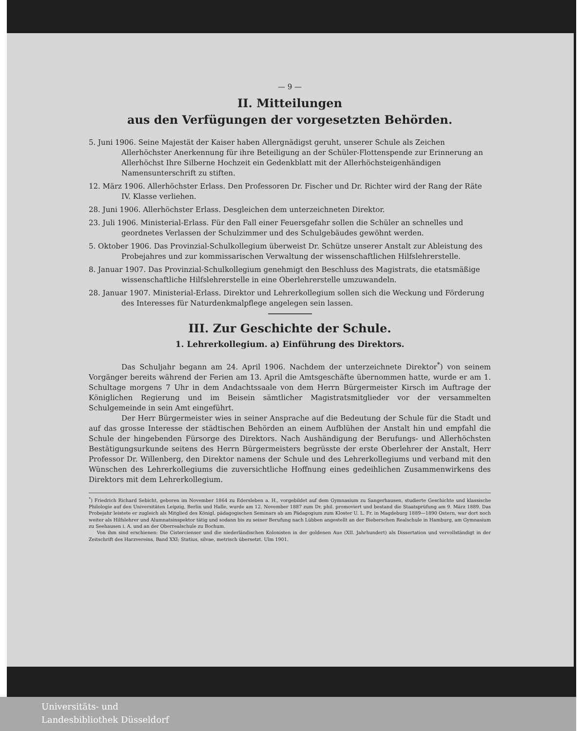— 9 —
II. Mitteilungen
aus den Verfügungen der vorgesetzten Behörden.
5. Juni 1906. Seine Majestät der Kaiser haben Allergnädigst geruht, unserer Schule als Zeichen Allerhöchster Anerkennung für ihre Beteiligung an der Schüler-Flottenspende zur Erinnerung an Allerhöchst Ihre Silberne Hochzeit ein Gedenkblatt mit der Allerhöchsteigenhändigen Namensunterschrift zu stiften.
12. März 1906. Allerhöchster Erlass. Den Professoren Dr. Fischer und Dr. Richter wird der Rang der Räte IV. Klasse verliehen.
28. Juni 1906. Allerhöchster Erlass. Desgleichen dem unterzeichneten Direktor.
23. Juli 1906. Ministerial-Erlass. Für den Fall einer Feuersgefahr sollen die Schüler an schnelles und geordnetes Verlassen der Schulzimmer und des Schulgebäudes gewöhnt werden.
5. Oktober 1906. Das Provinzial-Schulkollegium überweist Dr. Schütze unserer Anstalt zur Ableistung des Probejahres und zur kommissarischen Verwaltung der wissenschaftlichen Hilfslehrerstelle.
8. Januar 1907. Das Provinzial-Schulkollegium genehmigt den Beschluss des Magistrats, die etatsmäßige wissenschaftliche Hilfslehrerstelle in eine Oberlehrerstelle umzuwandeln.
28. Januar 1907. Ministerial-Erlass. Direktor und Lehrerkollegium sollen sich die Weckung und Förderung des Interesses für Naturdenkmalpflege angelegen sein lassen.
III. Zur Geschichte der Schule.
1. Lehrerkollegium. a) Einführung des Direktors.
Das Schuljahr begann am 24. April 1906. Nachdem der unterzeichnete Direktor<sup>*</sup>) von seinem Vorgänger bereits während der Ferien am 13. April die Amtsgeschäfte übernommen hatte, wurde er am 1. Schultage morgens 7 Uhr in dem Andachtssaale von dem Herrn Bürgermeister Kirsch im Auftrage der Königlichen Regierung und im Beisein sämtlicher Magistratsmitglieder vor der versammelten Schulgemeinde in sein Amt eingeführt.
Der Herr Bürgermeister wies in seiner Ansprache auf die Bedeutung der Schule für die Stadt und auf das grosse Interesse der städtischen Behörden an einem Aufblühen der Anstalt hin und empfahl die Schule der hingebenden Fürsorge des Direktors. Nach Aushändigung der Berufungs- und Allerhöchsten Bestätigungsurkunde seitens des Herrn Bürgermeisters begrüsste der erste Oberlehrer der Anstalt, Herr Professor Dr. Willenberg, den Direktor namens der Schule und des Lehrerkollegiums und verband mit den Wünschen des Lehrerkollegiums die zuversichtliche Hoffnung eines gedeihlichen Zusammenwirkens des Direktors mit dem Lehrerkollegium.
<sup>*</sup>) Friedrich Richard Sebicht, geboren im November 1864 zu Edersleben a. H., vorgebildet auf dem Gymnasium zu Sangerhausen, studierte Geschichte und klassische Philologie auf den Universitäten Leipzig, Berlin und Halle, wurde am 12. November 1887 zum Dr. phil. promoviert und bestand die Staatsprüfung am 9. März 1889. Das Probejahr leistete er zugleich als Mitglied des Königl. pädagogischen Seminars ab am Pädagogium zum Kloster U. L. Fr. in Magdeburg 1889—1890 Ostern, war dort noch weiter als Hilfslehrer und Alumnatsinspektor tätig und sodann bis zu seiner Berufung nach Lübben angestellt an der Bieberschen Realschule in Hamburg, am Gymnasium zu Seehausen i. A. und an der Oberrealschule zu Bochum.
Von ihm sind erschienen: Die Cistercienser und die niederländischen Kolonisten in der goldenen Aue (XII. Jahrhundert) als Dissertation und vervollständigt in der Zeitschrift des Harzvereins, Band XXI; Statius, silvae, metrisch übersetzt. Ulm 1901.
Universitäts- und
Landesbibliothek Düsseldorf